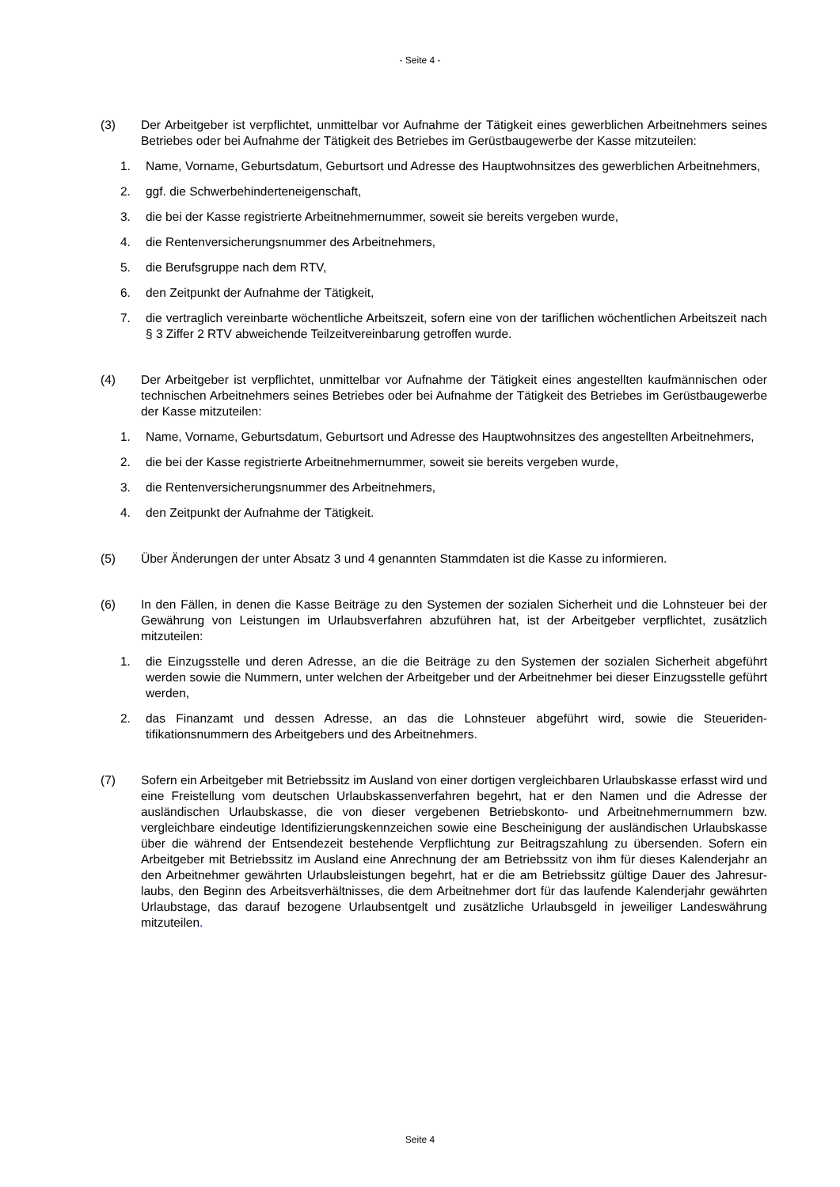- Seite 4 -
(3) Der Arbeitgeber ist verpflichtet, unmittelbar vor Aufnahme der Tätigkeit eines gewerblichen Arbeit­nehmers seines Betriebes oder bei Aufnahme der Tätigkeit des Betriebes im Gerüstbaugewerbe der Kasse mitzuteilen:
1. Name, Vorname, Geburtsdatum, Geburtsort und Adresse des Hauptwohnsitzes des gewerblichen Arbeitnehmers,
2. ggf. die Schwerbehinderteneigenschaft,
3. die bei der Kasse registrierte Arbeitnehmernummer, soweit sie bereits vergeben wurde,
4. die Rentenversicherungsnummer des Arbeitnehmers,
5. die Berufsgruppe nach dem RTV,
6. den Zeitpunkt der Aufnahme der Tätigkeit,
7. die vertraglich vereinbarte wöchentliche Arbeitszeit, sofern eine von der tariflichen wöchentlichen Arbeitszeit nach § 3 Ziffer 2 RTV abweichende Teilzeitvereinbarung getroffen wurde.
(4) Der Arbeitgeber ist verpflichtet, unmittelbar vor Aufnahme der Tätigkeit eines angestellten kauf­männischen oder technischen Arbeitnehmers seines Betriebes oder bei Aufnahme der Tätigkeit des Betriebes im Gerüstbaugewerbe der Kasse mitzuteilen:
1. Name, Vorname, Geburtsdatum, Geburtsort und Adresse des Hauptwohnsitzes des angestellten Arbeitnehmers,
2. die bei der Kasse registrierte Arbeitnehmernummer, soweit sie bereits vergeben wurde,
3. die Rentenversicherungsnummer des Arbeitnehmers,
4. den Zeitpunkt der Aufnahme der Tätigkeit.
(5) Über Änderungen der unter Absatz 3 und 4 genannten Stammdaten ist die Kasse zu informieren.
(6) In den Fällen, in denen die Kasse Beiträge zu den Systemen der sozialen Sicherheit und die Lohn­steuer bei der Gewährung von Leistungen im Urlaubsverfahren abzuführen hat, ist der Arbeitgeber verpflichtet, zusätzlich mitzuteilen:
1. die Einzugsstelle und deren Adresse, an die die Beiträge zu den Systemen der sozialen Sicher­heit abgeführt werden sowie die Nummern, unter welchen der Arbeitgeber und der Arbeitnehmer bei dieser Einzugsstelle geführt werden,
2. das Finanzamt und dessen Adresse, an das die Lohnsteuer abgeführt wird, sowie die Steueriden­tifikationsnummern des Arbeitgebers und des Arbeitnehmers.
(7) Sofern ein Arbeitgeber mit Betriebssitz im Ausland von einer dortigen vergleichbaren Urlaubskasse erfasst wird und eine Freistellung vom deutschen Urlaubskassenverfahren begehrt, hat er den Namen und die Adresse der ausländischen Urlaubskasse, die von dieser vergebenen Betriebskon­to- und Arbeitnehmernummern bzw. vergleichbare eindeutige Identifizierungskennzeichen sowie eine Bescheinigung der ausländischen Urlaubskasse über die während der Entsendezeit beste­hende Verpflichtung zur Beitragszahlung zu übersenden. Sofern ein Arbeitgeber mit Betriebssitz im Ausland eine Anrechnung der am Betriebssitz von ihm für dieses Kalenderjahr an den Arbeitneh­mer gewährten Urlaubsleistungen begehrt, hat er die am Betriebssitz gültige Dauer des Jahresur­laubs, den Beginn des Arbeitsverhältnisses, die dem Arbeitnehmer dort für das laufende Kalender­jahr gewährten Urlaubstage, das darauf bezogene Urlaubsentgelt und zusätzliche Urlaubsgeld in jeweiliger Landeswährung mitzuteilen.
Seite 4